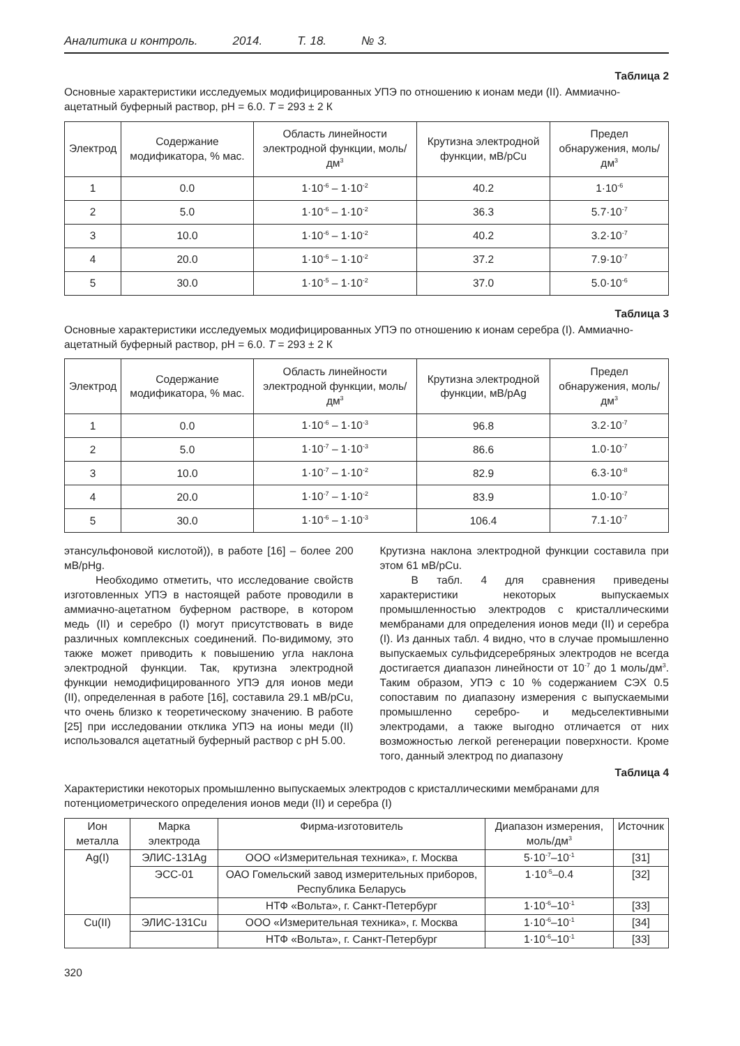Аналитика и контроль. 2014. Т. 18. № 3.
Таблица 2
Основные характеристики исследуемых модифицированных УПЭ по отношению к ионам меди (II). Аммиачно-ацетатный буферный раствор, pH = 6.0. T = 293 ± 2 К
| Электрод | Содержание модификатора, % мас. | Область линейности электродной функции, моль/дм<sup>3</sup> | Крутизна электродной функции, мВ/pCu | Предел обнаружения, моль/дм<sup>3</sup> |
| --- | --- | --- | --- | --- |
| 1 | 0.0 | 1·10<sup>-6</sup> – 1·10<sup>-2</sup> | 40.2 | 1·10<sup>-6</sup> |
| 2 | 5.0 | 1·10<sup>-6</sup> – 1·10<sup>-2</sup> | 36.3 | 5.7·10<sup>-7</sup> |
| 3 | 10.0 | 1·10<sup>-6</sup> – 1·10<sup>-2</sup> | 40.2 | 3.2·10<sup>-7</sup> |
| 4 | 20.0 | 1·10<sup>-6</sup> – 1·10<sup>-2</sup> | 37.2 | 7.9·10<sup>-7</sup> |
| 5 | 30.0 | 1·10<sup>-5</sup> – 1·10<sup>-2</sup> | 37.0 | 5.0·10<sup>-6</sup> |
Таблица 3
Основные характеристики исследуемых модифицированных УПЭ по отношению к ионам серебра (I). Аммиачно-ацетатный буферный раствор, pH = 6.0. T = 293 ± 2 К
| Электрод | Содержание модификатора, % мас. | Область линейности электродной функции, моль/дм<sup>3</sup> | Крутизна электродной функции, мВ/pAg | Предел обнаружения, моль/дм<sup>3</sup> |
| --- | --- | --- | --- | --- |
| 1 | 0.0 | 1·10<sup>-6</sup> – 1·10<sup>-3</sup> | 96.8 | 3.2·10<sup>-7</sup> |
| 2 | 5.0 | 1·10<sup>-7</sup> – 1·10<sup>-3</sup> | 86.6 | 1.0·10<sup>-7</sup> |
| 3 | 10.0 | 1·10<sup>-7</sup> – 1·10<sup>-2</sup> | 82.9 | 6.3·10<sup>-8</sup> |
| 4 | 20.0 | 1·10<sup>-7</sup> – 1·10<sup>-2</sup> | 83.9 | 1.0·10<sup>-7</sup> |
| 5 | 30.0 | 1·10<sup>-6</sup> – 1·10<sup>-3</sup> | 106.4 | 7.1·10<sup>-7</sup> |
этансульфоновой кислотой)), в работе [16] – более 200 мВ/pHg.
Необходимо отметить, что исследование свойств изготовленных УПЭ в настоящей работе проводили в аммиачно-ацетатном буферном растворе, в котором медь (II) и серебро (I) могут присутствовать в виде различных комплексных соединений. По-видимому, это также может приводить к повышению угла наклона электродной функции. Так, крутизна электродной функции немодифицированного УПЭ для ионов меди (II), определенная в работе [16], составила 29.1 мВ/pCu, что очень близко к теоретическому значению. В работе [25] при исследовании отклика УПЭ на ионы меди (II) использовался ацетатный буферный раствор с pH 5.00.
Крутизна наклона электродной функции составила при этом 61 мВ/pCu.
В табл. 4 для сравнения приведены характеристики некоторых выпускаемых промышленностью электродов с кристаллическими мембранами для определения ионов меди (II) и серебра (I). Из данных табл. 4 видно, что в случае промышленно выпускаемых сульфидсеребряных электродов не всегда достигается диапазон линейности от 10<sup>-7</sup> до 1 моль/дм<sup>3</sup>. Таким образом, УПЭ с 10 % содержанием СЭХ 0.5 сопоставим по диапазону измерения с выпускаемыми промышленно серебро- и медьселективными электродами, а также выгодно отличается от них возможностью легкой регенерации поверхности. Кроме того, данный электрод по диапазону
Таблица 4
Характеристики некоторых промышленно выпускаемых электродов с кристаллическими мембранами для потенциометрического определения ионов меди (II) и серебра (I)
| Ион металла | Марка электрода | Фирма-изготовитель | Диапазон измерения, моль/дм<sup>3</sup> | Источник |
| --- | --- | --- | --- | --- |
| Ag(I) | ЭЛИС-131Ag | ООО «Измерительная техника», г. Москва | 5·10<sup>-7</sup>–10<sup>-1</sup> | [31] |
| | ЭСС-01 | ОАО Гомельский завод измерительных приборов, Республика Беларусь | 1·10<sup>-5</sup>–0.4 | [32] |
| | | НТФ «Вольта», г. Санкт-Петербург | 1·10<sup>-6</sup>–10<sup>-1</sup> | [33] |
| Cu(II) | ЭЛИС-131Cu | ООО «Измерительная техника», г. Москва | 1·10<sup>-6</sup>–10<sup>-1</sup> | [34] |
| | | НТФ «Вольта», г. Санкт-Петербург | 1·10<sup>-6</sup>–10<sup>-1</sup> | [33] |
320